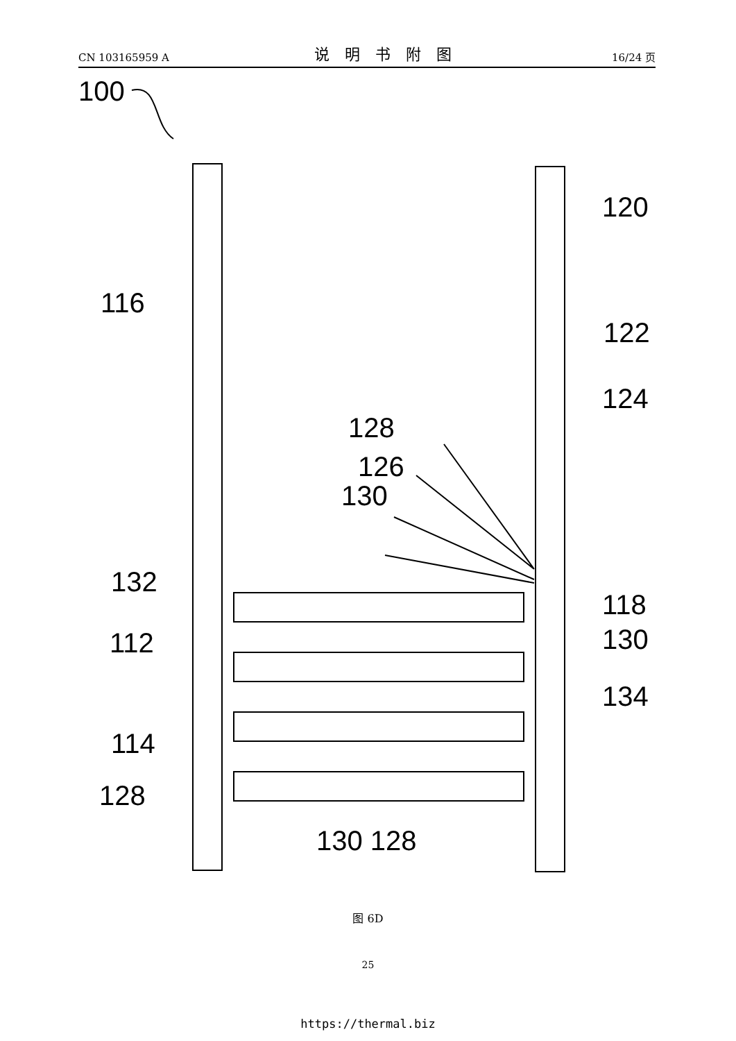CN 103165959 A 说明书附图 16/24 页
100
120
116
122
124
128
126
130
132
118
112
130
134
114
128
130 128
图 6D
25
https://thermal.biz